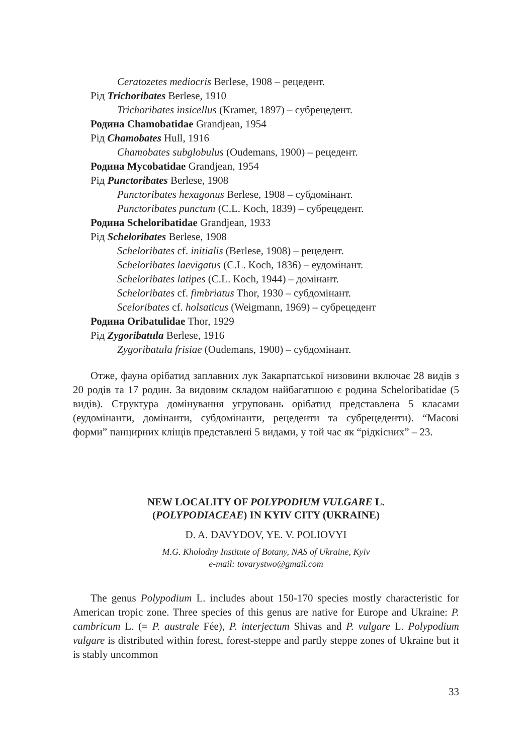Ceratozetes mediocris Berlese, 1908 – рецедент.
Рід Trichoribates Berlese, 1910
Trichoribates insicellus (Kramer, 1897) – субрецедент.
Родина Chamobatidae Grandjean, 1954
Рід Chamobates Hull, 1916
Chamobates subglobulus (Oudemans, 1900) – рецедент.
Родина Mycobatidae Grandjean, 1954
Рід Punctoribates Berlese, 1908
Punctoribates hexagonus Berlese, 1908 – субдомінант.
Punctoribates punctum (C.L. Koch, 1839) – субрецедент.
Родина Scheloribatidae Grandjean, 1933
Рід Scheloribates Berlese, 1908
Scheloribates cf. initialis (Berlese, 1908) – рецедент.
Scheloribates laevigatus (C.L. Koch, 1836) – еудомінант.
Scheloribates latipes (C.L. Koch, 1944) – домінант.
Scheloribates cf. fimbriatus Thor, 1930 – субдомінант.
Sceloribates cf. holsaticus (Weigmann, 1969) – субрецедент
Родина Oribatulidae Thor, 1929
Рід Zygoribatula Berlese, 1916
Zygoribatula frisiae (Oudemans, 1900) – субдомінант.
Отже, фауна орібатид заплавних лук Закарпатської низовини включає 28 видів з 20 родів та 17 родин. За видовим складом найбагатшою є родина Scheloribatidae (5 видів). Структура домінування угруповань орібатид представлена 5 класами (еудомінанти, домінанти, субдомінанти, рецеденти та субрецеденти). “Масові форми” панцирних кліщів представлені 5 видами, у той час як “рідкісних” – 23.
NEW LOCALITY OF POLYPODIUM VULGARE L.
(POLYPODIACEAE) IN KYIV CITY (UKRAINE)
D. A. DAVYDOV, YE. V. POLIOVYI
M.G. Kholodny Institute of Botany, NAS of Ukraine, Kyiv
e-mail: tovarystwo@gmail.com
The genus Polypodium L. includes about 150-170 species mostly characteristic for American tropic zone. Three species of this genus are native for Europe and Ukraine: P. cambricum L. (= P. australe Fée), P. interjectum Shivas and P. vulgare L. Polypodium vulgare is distributed within forest, forest-steppe and partly steppe zones of Ukraine but it is stably uncommon
33